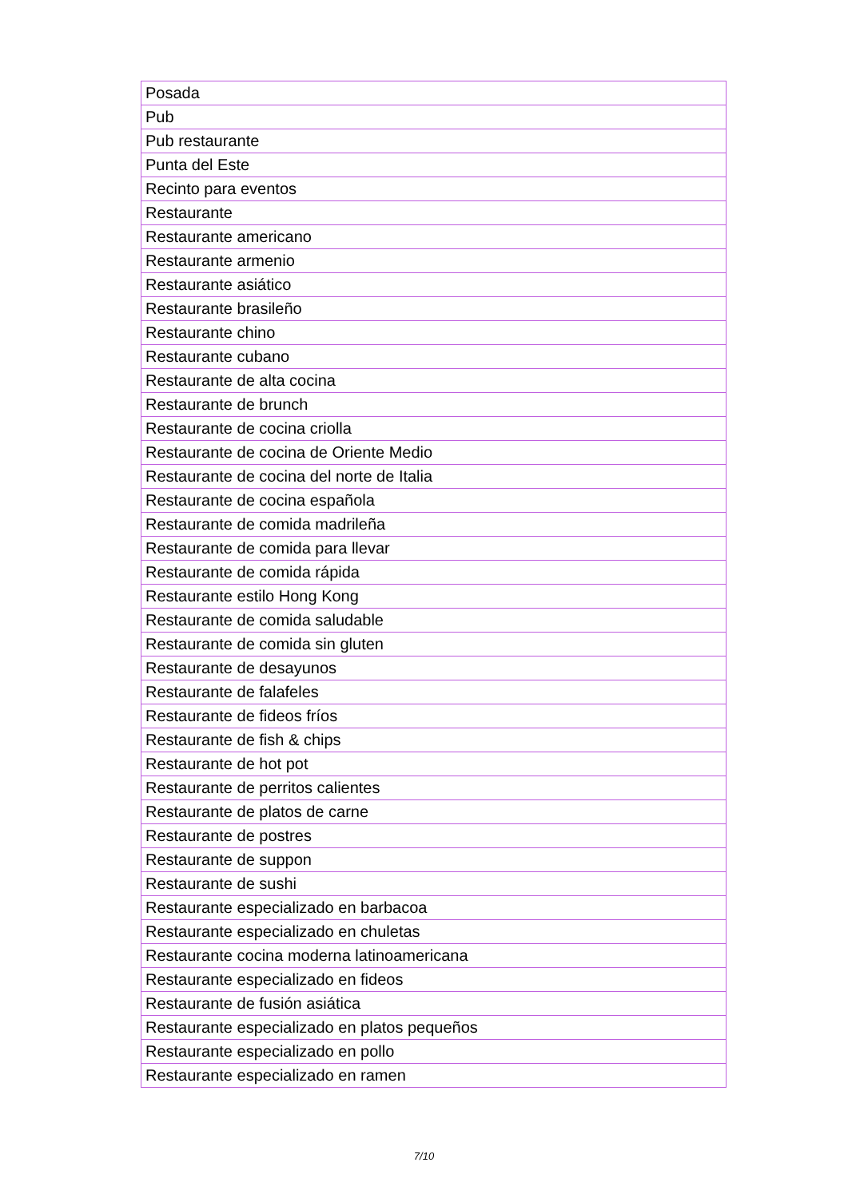| Posada |
| Pub |
| Pub restaurante |
| Punta del Este |
| Recinto para eventos |
| Restaurante |
| Restaurante americano |
| Restaurante armenio |
| Restaurante asiático |
| Restaurante brasileño |
| Restaurante chino |
| Restaurante cubano |
| Restaurante de alta cocina |
| Restaurante de brunch |
| Restaurante de cocina criolla |
| Restaurante de cocina de Oriente Medio |
| Restaurante de cocina del norte de Italia |
| Restaurante de cocina española |
| Restaurante de comida madrileña |
| Restaurante de comida para llevar |
| Restaurante de comida rápida |
| Restaurante estilo Hong Kong |
| Restaurante de comida saludable |
| Restaurante de comida sin gluten |
| Restaurante de desayunos |
| Restaurante de falafeles |
| Restaurante de fideos fríos |
| Restaurante de fish & chips |
| Restaurante de hot pot |
| Restaurante de perritos calientes |
| Restaurante de platos de carne |
| Restaurante de postres |
| Restaurante de suppon |
| Restaurante de sushi |
| Restaurante especializado en barbacoa |
| Restaurante especializado en chuletas |
| Restaurante cocina moderna latinoamericana |
| Restaurante especializado en fideos |
| Restaurante de fusión asiática |
| Restaurante especializado en platos pequeños |
| Restaurante especializado en pollo |
| Restaurante especializado en ramen |
7/10